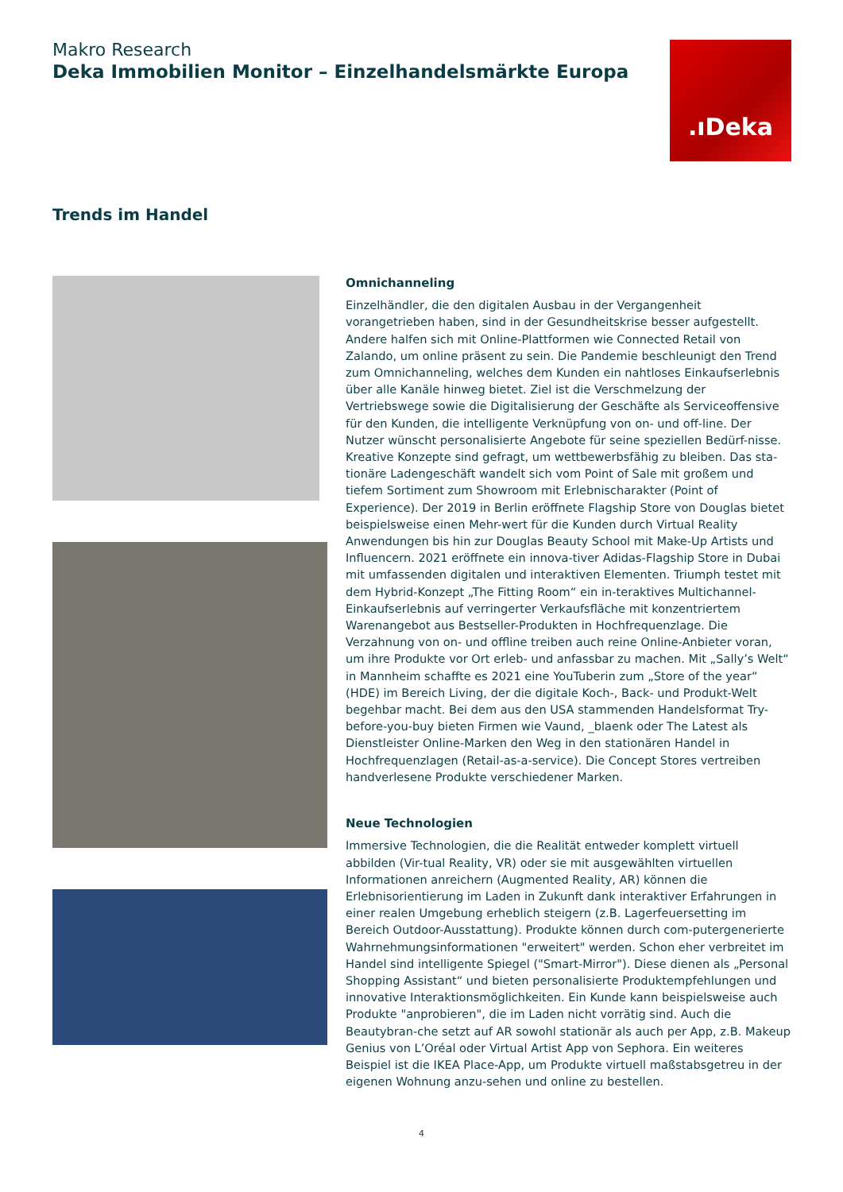Makro Research
Deka Immobilien Monitor – Einzelhandelsmärkte Europa
.ıDeka
Trends im Handel
Omnichanneling
Einzelhändler, die den digitalen Ausbau in der Vergangenheit vorangetrieben haben, sind in der Gesundheitskrise besser aufgestellt. Andere halfen sich mit Online-Plattformen wie Connected Retail von Zalando, um online präsent zu sein. Die Pandemie beschleunigt den Trend zum Omnichanneling, welches dem Kunden ein nahtloses Einkaufserlebnis über alle Kanäle hinweg bietet. Ziel ist die Verschmelzung der Vertriebswege sowie die Digitalisierung der Geschäfte als Serviceoffensive für den Kunden, die intelligente Verknüpfung von on- und off-line. Der Nutzer wünscht personalisierte Angebote für seine speziellen Bedürf-nisse. Kreative Konzepte sind gefragt, um wettbewerbsfähig zu bleiben. Das sta-tionäre Ladengeschäft wandelt sich vom Point of Sale mit großem und tiefem Sortiment zum Showroom mit Erlebnischarakter (Point of Experience). Der 2019 in Berlin eröffnete Flagship Store von Douglas bietet beispielsweise einen Mehr-wert für die Kunden durch Virtual Reality Anwendungen bis hin zur Douglas Beauty School mit Make-Up Artists und Influencern. 2021 eröffnete ein innova-tiver Adidas-Flagship Store in Dubai mit umfassenden digitalen und interaktiven Elementen. Triumph testet mit dem Hybrid-Konzept „The Fitting Room“ ein in-teraktives Multichannel-Einkaufserlebnis auf verringerter Verkaufsfläche mit konzentriertem Warenangebot aus Bestseller-Produkten in Hochfrequenzlage. Die Verzahnung von on- und offline treiben auch reine Online-Anbieter voran, um ihre Produkte vor Ort erleb- und anfassbar zu machen. Mit „Sally’s Welt“ in Mannheim schaffte es 2021 eine YouTuberin zum „Store of the year“ (HDE) im Bereich Living, der die digitale Koch-, Back- und Produkt-Welt begehbar macht. Bei dem aus den USA stammenden Handelsformat Try-before-you-buy bieten Firmen wie Vaund, _blaenk oder The Latest als Dienstleister Online-Marken den Weg in den stationären Handel in Hochfrequenzlagen (Retail-as-a-service). Die Concept Stores vertreiben handverlesene Produkte verschiedener Marken.
Neue Technologien
Immersive Technologien, die die Realität entweder komplett virtuell abbilden (Vir-tual Reality, VR) oder sie mit ausgewählten virtuellen Informationen anreichern (Augmented Reality, AR) können die Erlebnisorientierung im Laden in Zukunft dank interaktiver Erfahrungen in einer realen Umgebung erheblich steigern (z.B. Lagerfeuersetting im Bereich Outdoor-Ausstattung). Produkte können durch com-putergenerierte Wahrnehmungsinformationen "erweitert" werden. Schon eher verbreitet im Handel sind intelligente Spiegel ("Smart-Mirror"). Diese dienen als „Personal Shopping Assistant“ und bieten personalisierte Produktempfehlungen und innovative Interaktionsmöglichkeiten. Ein Kunde kann beispielsweise auch Produkte "anprobieren", die im Laden nicht vorrätig sind. Auch die Beautybran-che setzt auf AR sowohl stationär als auch per App, z.B. Makeup Genius von L’Oréal oder Virtual Artist App von Sephora. Ein weiteres Beispiel ist die IKEA Place-App, um Produkte virtuell maßstabsgetreu in der eigenen Wohnung anzu-sehen und online zu bestellen.
4